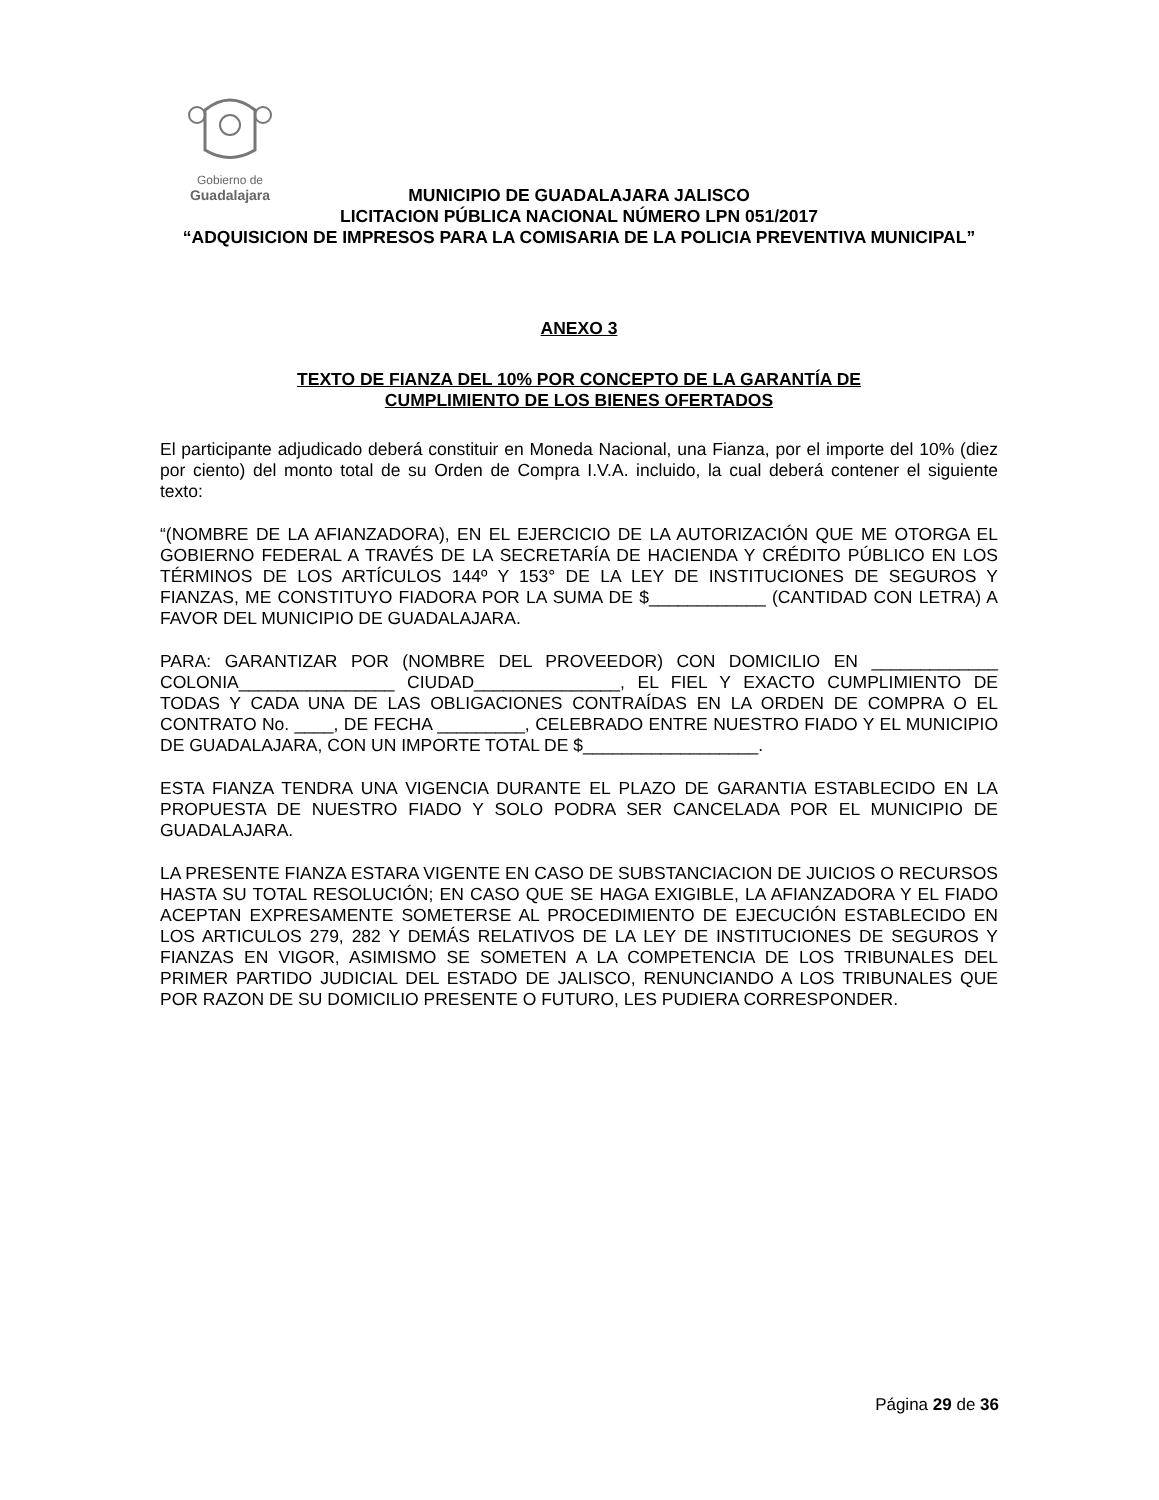Gobierno de
Guadalajara
MUNICIPIO DE GUADALAJARA JALISCO
LICITACION PÚBLICA NACIONAL NÚMERO LPN 051/2017
“ADQUISICION DE IMPRESOS PARA LA COMISARIA DE LA POLICIA PREVENTIVA MUNICIPAL”
ANEXO 3
TEXTO DE FIANZA DEL 10% POR CONCEPTO DE LA GARANTÍA DE
CUMPLIMIENTO DE LOS BIENES OFERTADOS
El participante adjudicado deberá constituir en Moneda Nacional, una Fianza, por el importe del 10% (diez por ciento) del monto total de su Orden de Compra I.V.A. incluido, la cual deberá contener el siguiente texto:
“(NOMBRE DE LA AFIANZADORA), EN EL EJERCICIO DE LA AUTORIZACIÓN QUE ME OTORGA EL GOBIERNO FEDERAL A TRAVÉS DE LA SECRETARÍA DE HACIENDA Y CRÉDITO PÚBLICO EN LOS TÉRMINOS DE LOS ARTÍCULOS 144º Y 153° DE LA LEY DE INSTITUCIONES DE SEGUROS Y FIANZAS, ME CONSTITUYO FIADORA POR LA SUMA DE $____________ (CANTIDAD CON LETRA) A FAVOR DEL MUNICIPIO DE GUADALAJARA.
PARA: GARANTIZAR POR (NOMBRE DEL PROVEEDOR) CON DOMICILIO EN _____________ COLONIA________________ CIUDAD_______________, EL FIEL Y EXACTO CUMPLIMIENTO DE TODAS Y CADA UNA DE LAS OBLIGACIONES CONTRAÍDAS EN LA ORDEN DE COMPRA O EL CONTRATO No. ____, DE FECHA _________, CELEBRADO ENTRE NUESTRO FIADO Y EL MUNICIPIO DE GUADALAJARA, CON UN IMPORTE TOTAL DE $__________________.
ESTA FIANZA TENDRA UNA VIGENCIA DURANTE EL PLAZO DE GARANTIA ESTABLECIDO EN LA PROPUESTA DE NUESTRO FIADO Y SOLO PODRA SER CANCELADA POR EL MUNICIPIO DE GUADALAJARA.
LA PRESENTE FIANZA ESTARA VIGENTE EN CASO DE SUBSTANCIACION DE JUICIOS O RECURSOS HASTA SU TOTAL RESOLUCIÓN; EN CASO QUE SE HAGA EXIGIBLE, LA AFIANZADORA Y EL FIADO ACEPTAN EXPRESAMENTE SOMETERSE AL PROCEDIMIENTO DE EJECUCIÓN ESTABLECIDO EN LOS ARTICULOS 279, 282 Y DEMÁS RELATIVOS DE LA LEY DE INSTITUCIONES DE SEGUROS Y FIANZAS EN VIGOR, ASIMISMO SE SOMETEN A LA COMPETENCIA DE LOS TRIBUNALES DEL PRIMER PARTIDO JUDICIAL DEL ESTADO DE JALISCO, RENUNCIANDO A LOS TRIBUNALES QUE POR RAZON DE SU DOMICILIO PRESENTE O FUTURO, LES PUDIERA CORRESPONDER.
Página 29 de 36